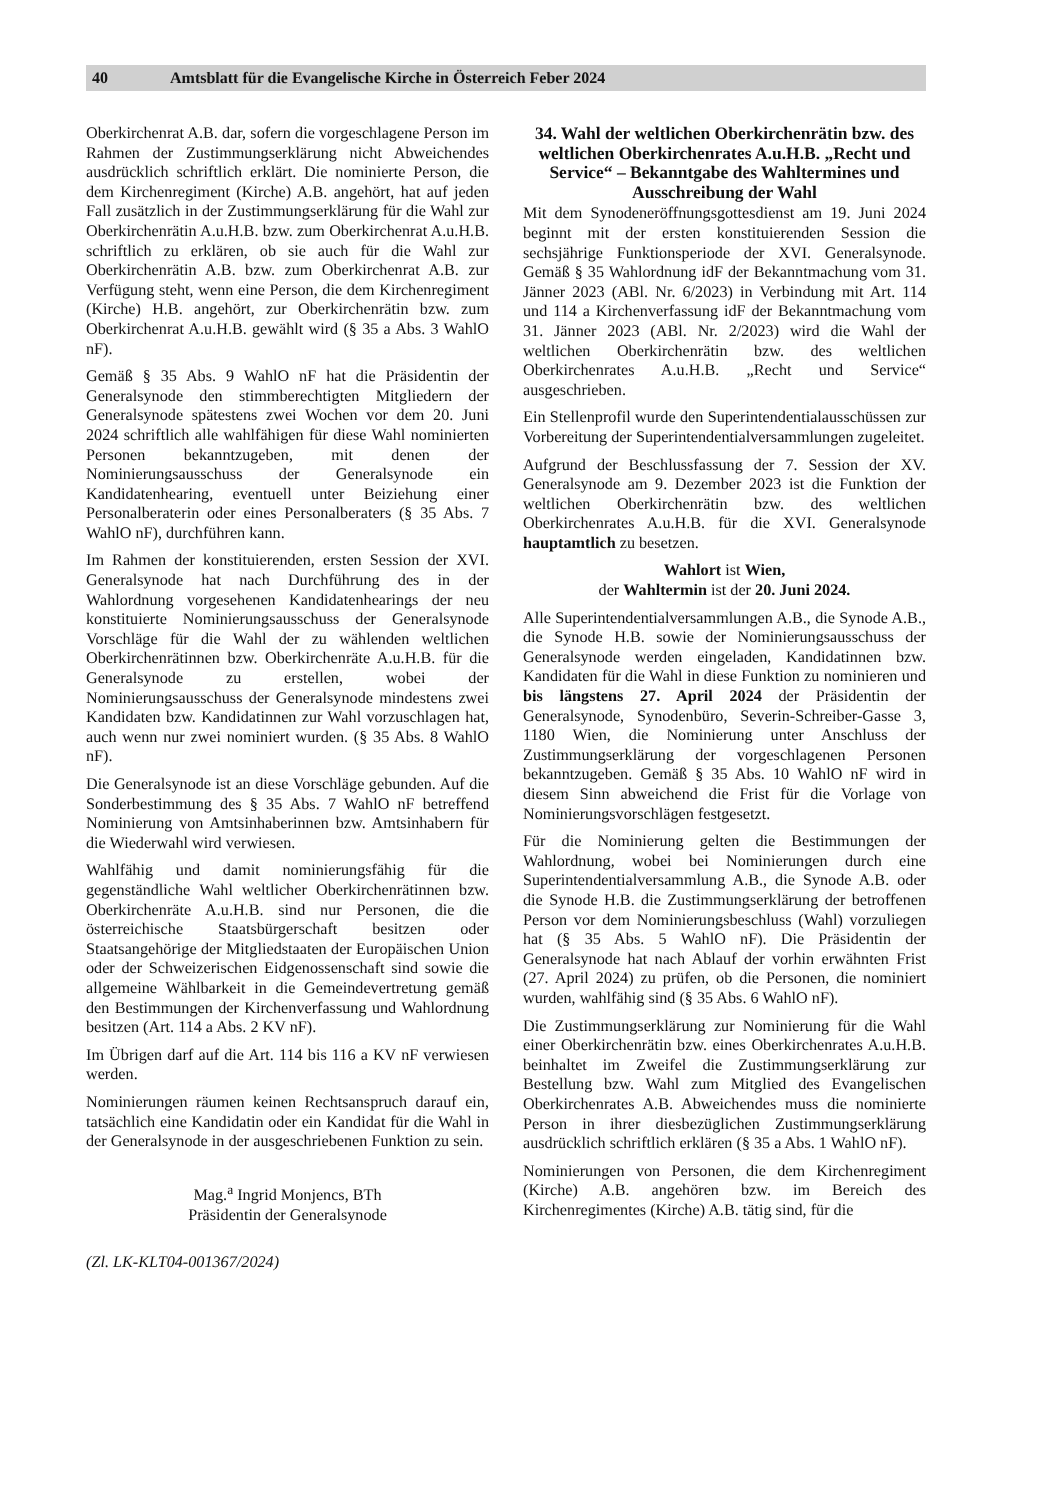40 Amtsblatt für die Evangelische Kirche in Österreich Feber 2024
Oberkirchenrat A.B. dar, sofern die vorgeschlagene Person im Rahmen der Zustimmungserklärung nicht Abweichendes ausdrücklich schriftlich erklärt. Die nominierte Person, die dem Kirchenregiment (Kirche) A.B. angehört, hat auf jeden Fall zusätzlich in der Zustimmungserklärung für die Wahl zur Oberkirchenrätin A.u.H.B. bzw. zum Oberkirchenrat A.u.H.B. schriftlich zu erklären, ob sie auch für die Wahl zur Oberkirchenrätin A.B. bzw. zum Oberkirchenrat A.B. zur Verfügung steht, wenn eine Person, die dem Kirchenregiment (Kirche) H.B. angehört, zur Oberkirchenrätin bzw. zum Oberkirchenrat A.u.H.B. gewählt wird (§ 35 a Abs. 3 WahlO nF).
Gemäß § 35 Abs. 9 WahlO nF hat die Präsidentin der Generalsynode den stimmberechtigten Mitgliedern der Generalsynode spätestens zwei Wochen vor dem 20. Juni 2024 schriftlich alle wahlfähigen für diese Wahl nominierten Personen bekanntzugeben, mit denen der Nominierungsausschuss der Generalsynode ein Kandidatenhearing, eventuell unter Beiziehung einer Personalberaterin oder eines Personalberaters (§ 35 Abs. 7 WahlO nF), durchführen kann.
Im Rahmen der konstituierenden, ersten Session der XVI. Generalsynode hat nach Durchführung des in der Wahlordnung vorgesehenen Kandidatenhearings der neu konstituierte Nominierungsausschuss der Generalsynode Vorschläge für die Wahl der zu wählenden weltlichen Oberkirchenrätinnen bzw. Oberkirchenräte A.u.H.B. für die Generalsynode zu erstellen, wobei der Nominierungsausschuss der Generalsynode mindestens zwei Kandidaten bzw. Kandidatinnen zur Wahl vorzuschlagen hat, auch wenn nur zwei nominiert wurden. (§ 35 Abs. 8 WahlO nF).
Die Generalsynode ist an diese Vorschläge gebunden. Auf die Sonderbestimmung des § 35 Abs. 7 WahlO nF betreffend Nominierung von Amtsinhaberinnen bzw. Amtsinhabern für die Wiederwahl wird verwiesen.
Wahlfähig und damit nominierungsfähig für die gegenständliche Wahl weltlicher Oberkirchenrätinnen bzw. Oberkirchenräte A.u.H.B. sind nur Personen, die die österreichische Staatsbürgerschaft besitzen oder Staatsangehörige der Mitgliedstaaten der Europäischen Union oder der Schweizerischen Eidgenossenschaft sind sowie die allgemeine Wählbarkeit in die Gemeindevertretung gemäß den Bestimmungen der Kirchenverfassung und Wahlordnung besitzen (Art. 114 a Abs. 2 KV nF).
Im Übrigen darf auf die Art. 114 bis 116 a KV nF verwiesen werden.
Nominierungen räumen keinen Rechtsanspruch darauf ein, tatsächlich eine Kandidatin oder ein Kandidat für die Wahl in der Generalsynode in der ausgeschriebenen Funktion zu sein.
Mag.<sup>a</sup> Ingrid Monjencs, BTh
Präsidentin der Generalsynode
(Zl. LK-KLT04-001367/2024)
34. Wahl der weltlichen Oberkirchenrätin bzw. des weltlichen Oberkirchenrates A.u.H.B. „Recht und Service“ – Bekanntgabe des Wahltermines und Ausschreibung der Wahl
Mit dem Synodeneröffnungsgottesdienst am 19. Juni 2024 beginnt mit der ersten konstituierenden Session die sechsjährige Funktionsperiode der XVI. Generalsynode. Gemäß § 35 Wahlordnung idF der Bekanntmachung vom 31. Jänner 2023 (ABl. Nr. 6/2023) in Verbindung mit Art. 114 und 114 a Kirchenverfassung idF der Bekanntmachung vom 31. Jänner 2023 (ABl. Nr. 2/2023) wird die Wahl der weltlichen Oberkirchenrätin bzw. des weltlichen Oberkirchenrates A.u.H.B. „Recht und Service“ ausgeschrieben.
Ein Stellenprofil wurde den Superintendentialausschüssen zur Vorbereitung der Superintendentialversammlungen zugeleitet.
Aufgrund der Beschlussfassung der 7. Session der XV. Generalsynode am 9. Dezember 2023 ist die Funktion der weltlichen Oberkirchenrätin bzw. des weltlichen Oberkirchenrates A.u.H.B. für die XVI. Generalsynode hauptamtlich zu besetzen.
Wahlort ist Wien,
der Wahltermin ist der 20. Juni 2024.
Alle Superintendentialversammlungen A.B., die Synode A.B., die Synode H.B. sowie der Nominierungsausschuss der Generalsynode werden eingeladen, Kandidatinnen bzw. Kandidaten für die Wahl in diese Funktion zu nominieren und bis längstens 27. April 2024 der Präsidentin der Generalsynode, Synodenbüro, Severin-Schreiber-Gasse 3, 1180 Wien, die Nominierung unter Anschluss der Zustimmungserklärung der vorgeschlagenen Personen bekanntzugeben. Gemäß § 35 Abs. 10 WahlO nF wird in diesem Sinn abweichend die Frist für die Vorlage von Nominierungsvorschlägen festgesetzt.
Für die Nominierung gelten die Bestimmungen der Wahlordnung, wobei bei Nominierungen durch eine Superintendentialversammlung A.B., die Synode A.B. oder die Synode H.B. die Zustimmungserklärung der betroffenen Person vor dem Nominierungsbeschluss (Wahl) vorzuliegen hat (§ 35 Abs. 5 WahlO nF). Die Präsidentin der Generalsynode hat nach Ablauf der vorhin erwähnten Frist (27. April 2024) zu prüfen, ob die Personen, die nominiert wurden, wahlfähig sind (§ 35 Abs. 6 WahlO nF).
Die Zustimmungserklärung zur Nominierung für die Wahl einer Oberkirchenrätin bzw. eines Oberkirchenrates A.u.H.B. beinhaltet im Zweifel die Zustimmungserklärung zur Bestellung bzw. Wahl zum Mitglied des Evangelischen Oberkirchenrates A.B. Abweichendes muss die nominierte Person in ihrer diesbezüglichen Zustimmungserklärung ausdrücklich schriftlich erklären (§ 35 a Abs. 1 WahlO nF).
Nominierungen von Personen, die dem Kirchenregiment (Kirche) A.B. angehören bzw. im Bereich des Kirchenregimentes (Kirche) A.B. tätig sind, für die